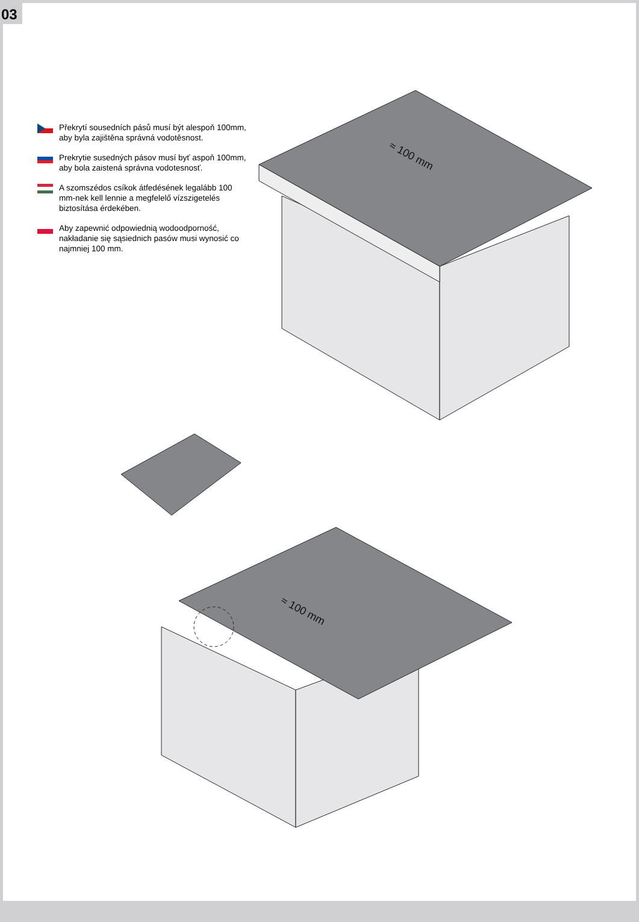03
Překrytí sousedních pásů musí být alespoň 100mm, aby byla zajištěna správná vodotěsnost.
Prekrytie susedných pásov musí byť aspoň 100mm, aby bola zaistená správna vodotesnosť.
A szomszédos csíkok átfedésének legalább 100 mm-nek kell lennie a megfelelő vízszigetelés biztosítása érdekében.
Aby zapewnić odpowiednią wodoodporność, nakładanie się sąsiednich pasów musi wynosić co najmniej 100 mm.
≈ 100 mm
≈ 100 mm